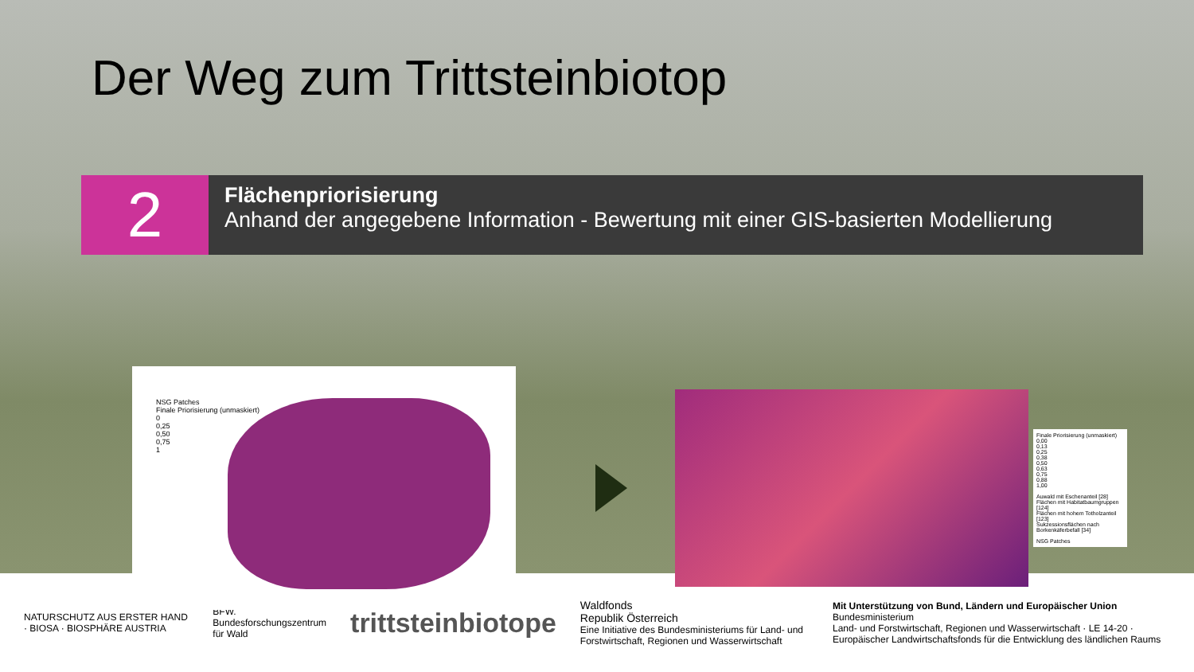Der Weg zum Trittsteinbiotop
2
Flächenpriorisierung
Anhand der angegebene Information - Bewertung mit einer GIS-basierten Modellierung
NSG Patches
Finale Priorisierung (unmaskiert)
0
0,25
0,50
0,75
1
Finale Priorisierung (unmaskiert)
0,00
0,13
0,25
0,38
0,50
0,63
0,75
0,88
1,00
Auwald mit Eschenanteil [28]
Flächen mit Habitatbaumgruppen [124]
Flächen mit hohem Totholzanteil [123]
Sukzessionsflächen nach Borkenkäferbefall [34]
NSG Patches
NATURSCHUTZ AUS ERSTER HAND · BIOSA · BIOSPHÄRE AUSTRIA
BFW.
Bundesforschungszentrum für Wald
trittsteinbiotope
Waldfonds
Republik Österreich
Eine Initiative des Bundesministeriums für Land- und Forstwirtschaft, Regionen und Wasserwirtschaft
Mit Unterstützung von Bund, Ländern und Europäischer Union
Bundesministerium
Land- und Forstwirtschaft, Regionen und Wasserwirtschaft · LE 14-20 · Europäischer Landwirtschaftsfonds für die Entwicklung des ländlichen Raums